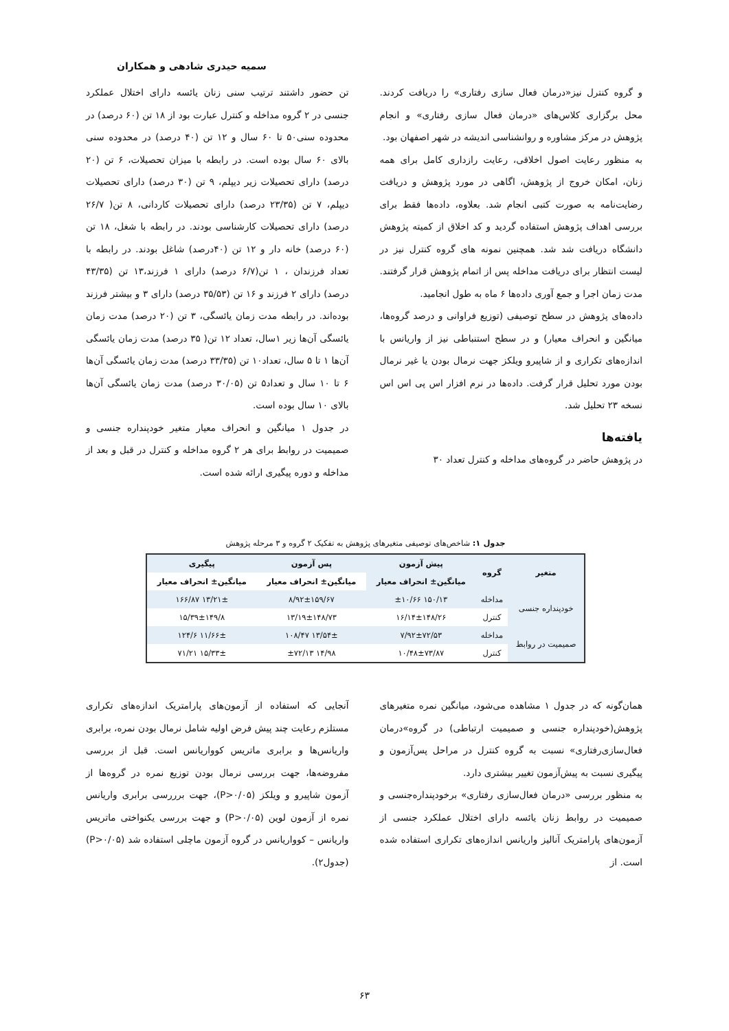سمیه حیدری شادهی و همکاران
و گروه کنترل نیز«درمان فعال سازی رفتاری» را دریافت کردند. محل برگزاری کلاس‌های «درمان فعال سازی رفتاری» و انجام پژوهش در مرکز مشاوره و روانشناسی اندیشه در شهر اصفهان بود.
به منظور رعایت اصول اخلاقی، رعایت رازداری کامل برای همه زنان، امکان خروج از پژوهش، اگاهی در مورد پژوهش و دریافت رضایت‌نامه به صورت کتبی انجام شد. بعلاوه، داده‌ها فقط برای بررسی اهداف پژوهش استفاده گردید و کد اخلاق از کمیته پژوهش دانشگاه دریافت شد شد. همچنین نمونه های گروه کنترل نیز در لیست انتظار برای دریافت مداخله پس از اتمام پژوهش قرار گرفتند. مدت زمان اجرا و جمع آوری داده‌ها ۶ ماه به طول انجامید.
داده‌های پژوهش در سطح توصیفی (توزیع فراوانی و درصد گروه‌ها، میانگین و انحراف معیار) و در سطح استنباطی نیز از واریانس با اندازه‌های تکراری و از شاپیرو ویلکز جهت نرمال بودن یا غیر نرمال بودن مورد تحلیل قرار گرفت. داده‌ها در نرم افزار اس پی اس اس نسخه ۲۳ تحلیل شد.
یافته‌ها
در پژوهش حاضر در گروه‌های مداخله و کنترل تعداد ۳۰
تن حضور داشتند ترتیب سنی زنان یائسه دارای اختلال عملکرد جنسی در ۲ گروه مداخله و کنترل عبارت بود از ۱۸ تن (۶۰ درصد) در محدوده سنی۵۰ تا ۶۰ سال و ۱۲ تن (۴۰ درصد) در محدوده سنی بالای ۶۰ سال بوده است. در رابطه با میزان تحصیلات، ۶ تن (۲۰ درصد) دارای تحصیلات زیر دیپلم، ۹ تن (۳۰ درصد) دارای تحصیلات دیپلم، ۷ تن (۲۳/۳۵ درصد) دارای تحصیلات کاردانی، ۸ تن( ۲۶/۷ درصد) دارای تحصیلات کارشناسی بودند. در رابطه با شغل، ۱۸ تن (۶۰ درصد) خانه دار و ۱۲ تن (۴۰درصد) شاغل بودند. در رابطه با تعداد فرزندان ، ۱ تن(۶/۷ درصد) دارای ۱ فرزند،۱۳ تن (۴۳/۳۵ درصد) دارای ۲ فرزند و ۱۶ تن (۳۵/۵۳ درصد) دارای ۳ و بیشتر فرزند بوده‌اند. در رابطه مدت زمان یائسگی، ۳ تن (۲۰ درصد) مدت زمان یائسگی آن‌ها زیر ۱سال، تعداد ۱۲ تن( ۳۵ درصد) مدت زمان یائسگی آن‌ها ۱ تا ۵ سال، تعداد۱۰ تن (۳۳/۳۵ درصد) مدت زمان یائسگی آن‌ها ۶ تا ۱۰ سال و تعداد۵ تن (۳۰/۰۵ درصد) مدت زمان یائسگی آن‌ها بالای ۱۰ سال بوده است.
در جدول ۱ میانگین و انحراف معیار متغیر خودپنداره جنسی و صمیمیت در روابط برای هر ۲ گروه مداخله و کنترل در قبل و بعد از مداخله و دوره پیگیری ارائه شده است.
جدول ۱: شاخص‌های توصیفی متغیرهای پژوهش به تفکیک ۲ گروه و ۳ مرحله پژوهش
| متغیر | گروه | پیش آزمون | پس آزمون | پیگیری |
| --- | --- | --- | --- | --- |
| | | میانگین± انحراف معیار | میانگین± انحراف معیار | میانگین± انحراف معیار |
| خودپنداره جنسی | مداخله | ۱۵۰/۱۳ ±۱۰/۶۶ | ۸/۹۲±۱۵۹/۶۷ | ۱۳/۲۱± ۱۶۶/۸۷ |
| | کنترل | ۱۶/۱۴±۱۴۸/۲۶ | ۱۳/۱۹±۱۴۸/۷۳ | ۱۵/۳۹±۱۴۹/۸ |
| صمیمیت در روابط | مداخله | ۷/۹۲±۷۲/۵۳ | ۱۳/۵۴± ۱۰۸/۴۷ | ۱۱/۶۶± ۱۲۴/۶ |
| | کنترل | ۱۰/۴۸±۷۳/۸۷ | ۱۴/۹۸ ±۷۲/۱۳ | ۱۵/۳۳± ۷۱/۲۱ |
همان‌گونه که در جدول ۱ مشاهده می‌شود، میانگین نمره متغیرهای پژوهش(خودپنداره جنسی و صمیمیت ارتباطی) در گروه»درمان فعال‌سازی‌رفتاری» نسبت به گروه کنترل در مراحل پس‌آزمون و پیگیری نسبت به پیش‌آزمون تغییر بیشتری دارد.
به منظور بررسی «درمان فعال‌سازی رفتاری» برخودپنداره‌جنسی و صمیمیت در روابط زنان یائسه دارای اختلال عملکرد جنسی از آزمون‌های پارامتریک آنالیز واریانس اندازه‌های تکراری استفاده شده است. از
آنجایی که استفاده از آزمون‌های پارامتریک اندازه‌های تکراری مستلزم رعایت چند پیش فرض اولیه شامل نرمال بودن نمره، برابری واریانس‌ها و برابری ماتریس کوواریانس است. قبل از بررسی مفروضه‌ها، جهت بررسی نرمال بودن توزیع نمره در گروه‌ها از آزمون شاپیرو و ویلکز (P>۰/۰۵)، جهت برررسی برابری واریانس نمره از آزمون لوین (P>۰/۰۵) و جهت بررسی یکنواختی ماتریس واریانس – کوواریانس در گروه آزمون ماچلی استفاده شد (P>۰/۰۵) (جدول۲).
۶۳